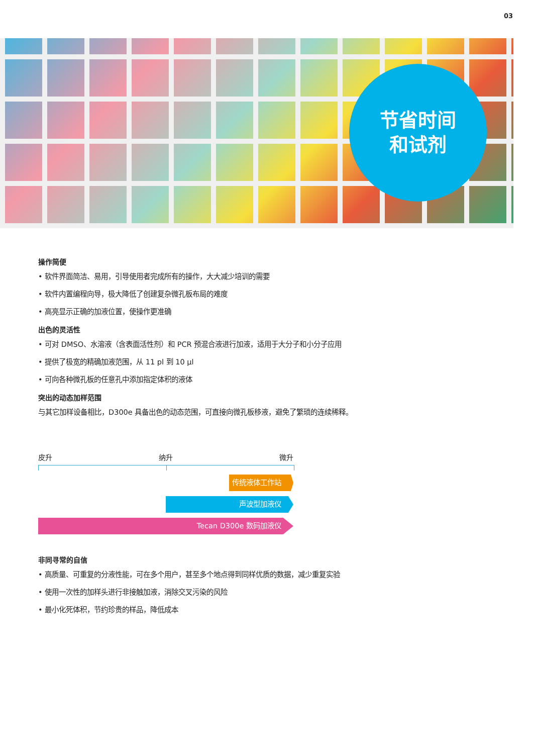03
节省时间
和试剂
操作简便
• 软件界面简洁、易用，引导使用者完成所有的操作，大大减少培训的需要
• 软件内置编程向导，极大降低了创建复杂微孔板布局的难度
• 高亮显示正确的加液位置，使操作更准确
出色的灵活性
• 可对 DMSO、水溶液（含表面活性剂）和 PCR 预混合液进行加液，适用于大分子和小分子应用
• 提供了极宽的精确加液范围，从 11 pl 到 10 μl
• 可向各种微孔板的任意孔中添加指定体积的液体
突出的动态加样范围
与其它加样设备相比，D300e 具备出色的动态范围，可直接向微孔板移液，避免了繁琐的连续稀释。
皮升 纳升 微升
传统液体工作站
声波型加液仪
Tecan D300e 数码加液仪
非同寻常的自信
• 高质量、可重复的分液性能，可在多个用户，甚至多个地点得到同样优质的数据，减少重复实验
• 使用一次性的加样头进行非接触加液，消除交叉污染的风险
• 最小化死体积，节约珍贵的样品，降低成本